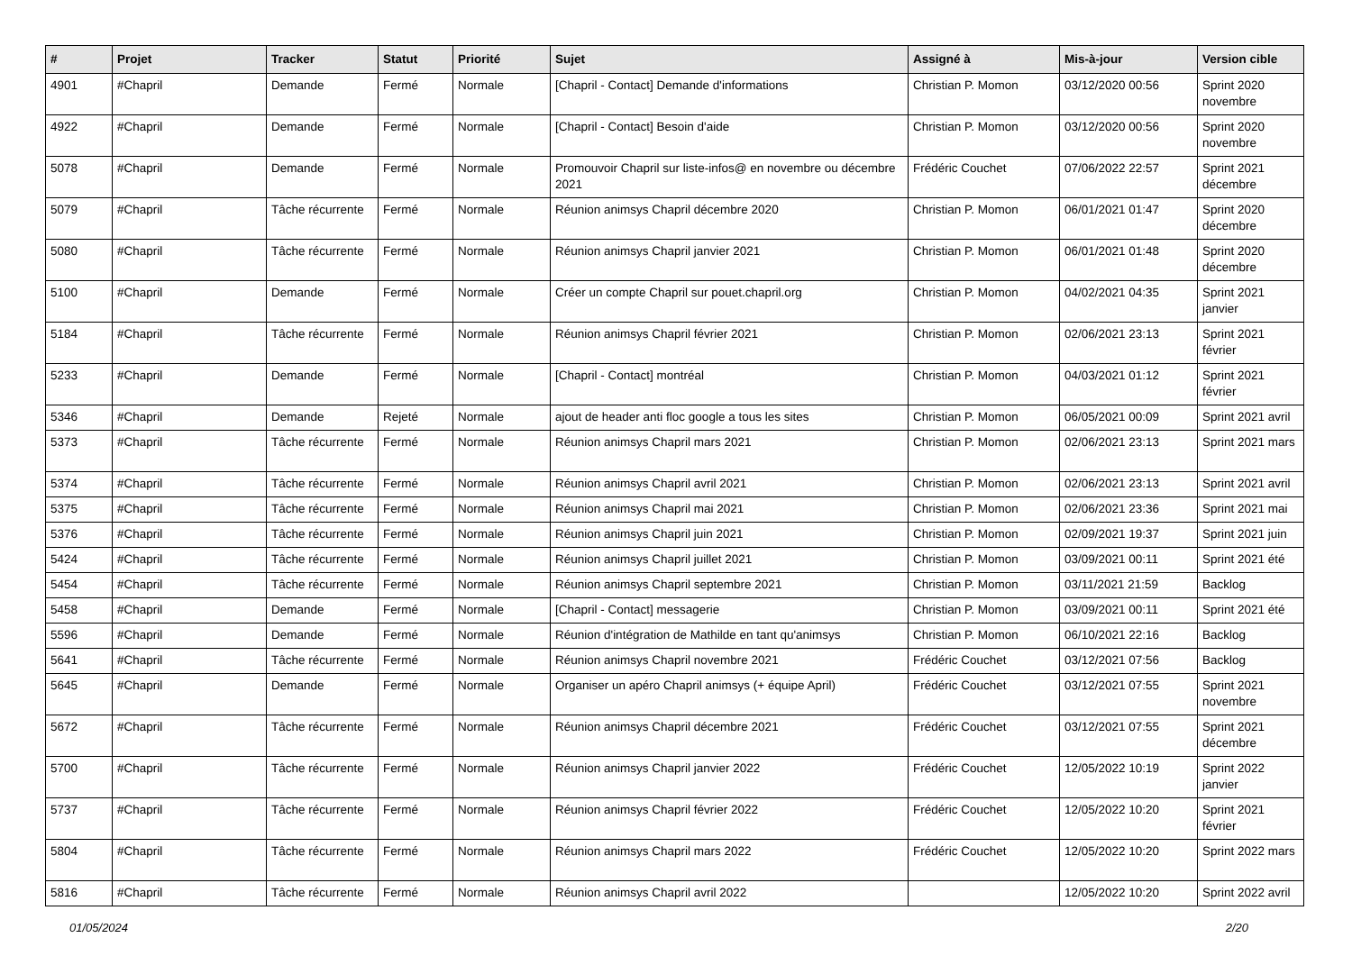| # | Projet | Tracker | Statut | Priorité | Sujet | Assigné à | Mis-à-jour | Version cible |
| --- | --- | --- | --- | --- | --- | --- | --- | --- |
| 4901 | #Chapril | Demande | Fermé | Normale | [Chapril - Contact] Demande d'informations | Christian P. Momon | 03/12/2020 00:56 | Sprint 2020 novembre |
| 4922 | #Chapril | Demande | Fermé | Normale | [Chapril - Contact] Besoin d'aide | Christian P. Momon | 03/12/2020 00:56 | Sprint 2020 novembre |
| 5078 | #Chapril | Demande | Fermé | Normale | Promouvoir Chapril sur liste-infos@ en novembre ou décembre 2021 | Frédéric Couchet | 07/06/2022 22:57 | Sprint 2021 décembre |
| 5079 | #Chapril | Tâche récurrente | Fermé | Normale | Réunion animsys Chapril décembre 2020 | Christian P. Momon | 06/01/2021 01:47 | Sprint 2020 décembre |
| 5080 | #Chapril | Tâche récurrente | Fermé | Normale | Réunion animsys Chapril janvier 2021 | Christian P. Momon | 06/01/2021 01:48 | Sprint 2020 décembre |
| 5100 | #Chapril | Demande | Fermé | Normale | Créer un compte Chapril sur pouet.chapril.org | Christian P. Momon | 04/02/2021 04:35 | Sprint 2021 janvier |
| 5184 | #Chapril | Tâche récurrente | Fermé | Normale | Réunion animsys Chapril février 2021 | Christian P. Momon | 02/06/2021 23:13 | Sprint 2021 février |
| 5233 | #Chapril | Demande | Fermé | Normale | [Chapril - Contact] montréal | Christian P. Momon | 04/03/2021 01:12 | Sprint 2021 février |
| 5346 | #Chapril | Demande | Rejeté | Normale | ajout de header anti floc google a tous les sites | Christian P. Momon | 06/05/2021 00:09 | Sprint 2021 avril |
| 5373 | #Chapril | Tâche récurrente | Fermé | Normale | Réunion animsys Chapril mars 2021 | Christian P. Momon | 02/06/2021 23:13 | Sprint 2021 mars |
| 5374 | #Chapril | Tâche récurrente | Fermé | Normale | Réunion animsys Chapril avril 2021 | Christian P. Momon | 02/06/2021 23:13 | Sprint 2021 avril |
| 5375 | #Chapril | Tâche récurrente | Fermé | Normale | Réunion animsys Chapril mai 2021 | Christian P. Momon | 02/06/2021 23:36 | Sprint 2021 mai |
| 5376 | #Chapril | Tâche récurrente | Fermé | Normale | Réunion animsys Chapril juin 2021 | Christian P. Momon | 02/09/2021 19:37 | Sprint 2021 juin |
| 5424 | #Chapril | Tâche récurrente | Fermé | Normale | Réunion animsys Chapril juillet 2021 | Christian P. Momon | 03/09/2021 00:11 | Sprint 2021 été |
| 5454 | #Chapril | Tâche récurrente | Fermé | Normale | Réunion animsys Chapril septembre 2021 | Christian P. Momon | 03/11/2021 21:59 | Backlog |
| 5458 | #Chapril | Demande | Fermé | Normale | [Chapril - Contact] messagerie | Christian P. Momon | 03/09/2021 00:11 | Sprint 2021 été |
| 5596 | #Chapril | Demande | Fermé | Normale | Réunion d'intégration de Mathilde en tant qu'animsys | Christian P. Momon | 06/10/2021 22:16 | Backlog |
| 5641 | #Chapril | Tâche récurrente | Fermé | Normale | Réunion animsys Chapril novembre 2021 | Frédéric Couchet | 03/12/2021 07:56 | Backlog |
| 5645 | #Chapril | Demande | Fermé | Normale | Organiser un apéro Chapril animsys (+ équipe April) | Frédéric Couchet | 03/12/2021 07:55 | Sprint 2021 novembre |
| 5672 | #Chapril | Tâche récurrente | Fermé | Normale | Réunion animsys Chapril décembre 2021 | Frédéric Couchet | 03/12/2021 07:55 | Sprint 2021 décembre |
| 5700 | #Chapril | Tâche récurrente | Fermé | Normale | Réunion animsys Chapril janvier 2022 | Frédéric Couchet | 12/05/2022 10:19 | Sprint 2022 janvier |
| 5737 | #Chapril | Tâche récurrente | Fermé | Normale | Réunion animsys Chapril février 2022 | Frédéric Couchet | 12/05/2022 10:20 | Sprint 2021 février |
| 5804 | #Chapril | Tâche récurrente | Fermé | Normale | Réunion animsys Chapril mars 2022 | Frédéric Couchet | 12/05/2022 10:20 | Sprint 2022 mars |
| 5816 | #Chapril | Tâche récurrente | Fermé | Normale | Réunion animsys Chapril avril 2022 | | 12/05/2022 10:20 | Sprint 2022 avril |
01/05/2024 2/20